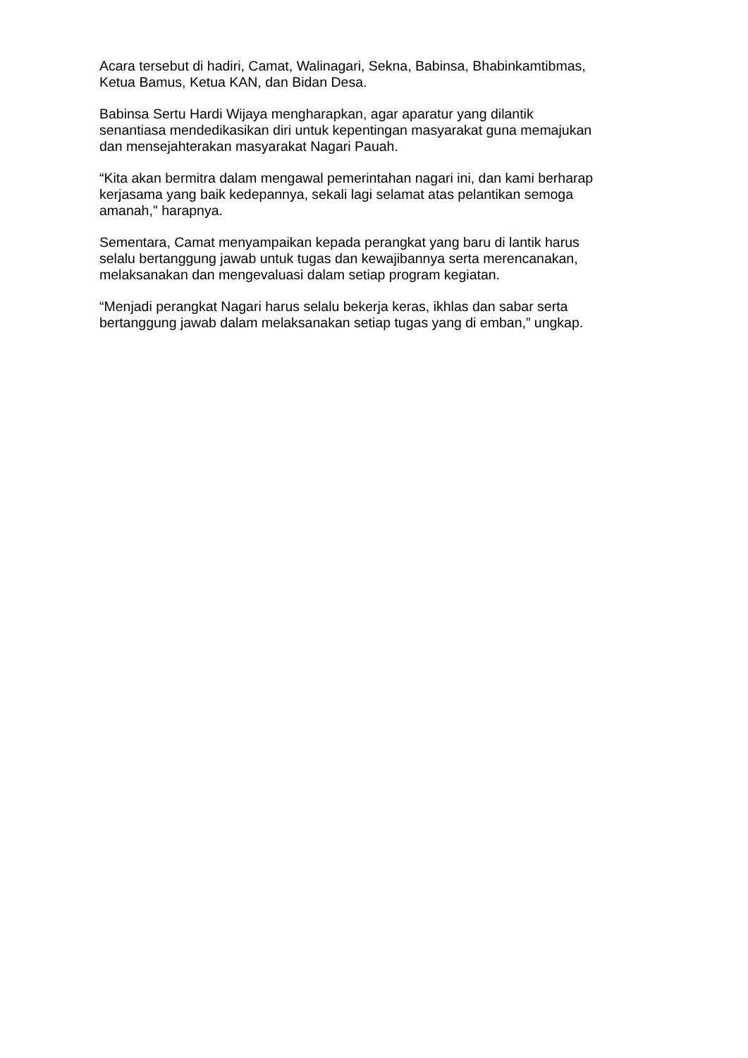Acara tersebut di hadiri, Camat, Walinagari, Sekna, Babinsa, Bhabinkamtibmas,
Ketua Bamus, Ketua KAN, dan Bidan Desa.
Babinsa Sertu Hardi Wijaya mengharapkan, agar aparatur yang dilantik
senantiasa mendedikasikan diri untuk kepentingan masyarakat guna memajukan
dan mensejahterakan masyarakat Nagari Pauah.
“Kita akan bermitra dalam mengawal pemerintahan nagari ini, dan kami berharap
kerjasama yang baik kedepannya, sekali lagi selamat atas pelantikan semoga
amanah," harapnya.
Sementara, Camat menyampaikan kepada perangkat yang baru di lantik harus
selalu bertanggung jawab untuk tugas dan kewajibannya serta merencanakan,
melaksanakan dan mengevaluasi dalam setiap program kegiatan.
“Menjadi perangkat Nagari harus selalu bekerja keras, ikhlas dan sabar serta
bertanggung jawab dalam melaksanakan setiap tugas yang di emban,” ungkap.